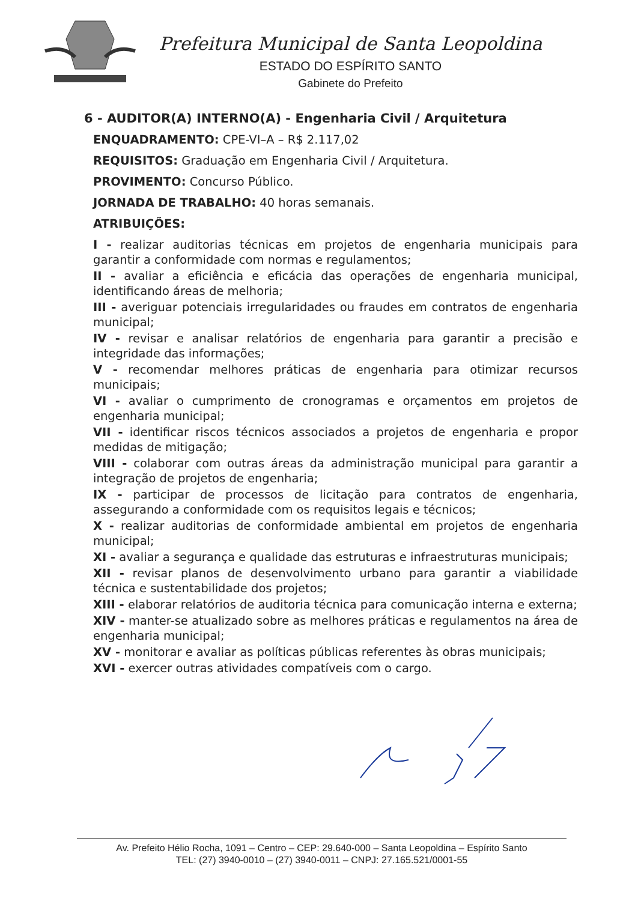Prefeitura Municipal de Santa Leopoldina
ESTADO DO ESPÍRITO SANTO
Gabinete do Prefeito
6 - AUDITOR(A) INTERNO(A) - Engenharia Civil / Arquitetura
ENQUADRAMENTO: CPE-VI–A – R$ 2.117,02
REQUISITOS: Graduação em Engenharia Civil / Arquitetura.
PROVIMENTO: Concurso Público.
JORNADA DE TRABALHO: 40 horas semanais.
ATRIBUIÇÕES:
I - realizar auditorias técnicas em projetos de engenharia municipais para garantir a conformidade com normas e regulamentos;
II - avaliar a eficiência e eficácia das operações de engenharia municipal, identificando áreas de melhoria;
III - averiguar potenciais irregularidades ou fraudes em contratos de engenharia municipal;
IV - revisar e analisar relatórios de engenharia para garantir a precisão e integridade das informações;
V - recomendar melhores práticas de engenharia para otimizar recursos municipais;
VI - avaliar o cumprimento de cronogramas e orçamentos em projetos de engenharia municipal;
VII - identificar riscos técnicos associados a projetos de engenharia e propor medidas de mitigação;
VIII - colaborar com outras áreas da administração municipal para garantir a integração de projetos de engenharia;
IX - participar de processos de licitação para contratos de engenharia, assegurando a conformidade com os requisitos legais e técnicos;
X - realizar auditorias de conformidade ambiental em projetos de engenharia municipal;
XI - avaliar a segurança e qualidade das estruturas e infraestruturas municipais;
XII - revisar planos de desenvolvimento urbano para garantir a viabilidade técnica e sustentabilidade dos projetos;
XIII - elaborar relatórios de auditoria técnica para comunicação interna e externa;
XIV - manter-se atualizado sobre as melhores práticas e regulamentos na área de engenharia municipal;
XV - monitorar e avaliar as políticas públicas referentes às obras municipais;
XVI - exercer outras atividades compatíveis com o cargo.
Av. Prefeito Hélio Rocha, 1091 – Centro – CEP: 29.640-000 – Santa Leopoldina – Espírito Santo
TEL: (27) 3940-0010 – (27) 3940-0011 – CNPJ: 27.165.521/0001-55